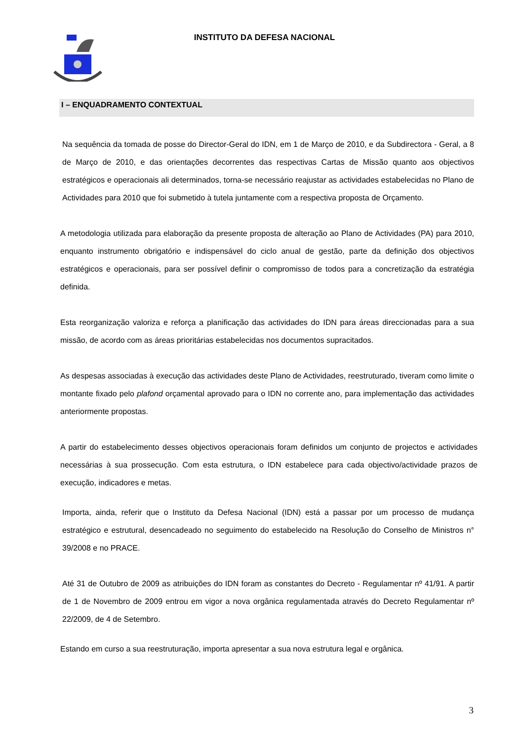INSTITUTO DA DEFESA NACIONAL
I – ENQUADRAMENTO CONTEXTUAL
Na sequência da tomada de posse do Director-Geral do IDN, em 1 de Março de 2010, e da Subdirectora - Geral, a 8 de Março de 2010, e das orientações decorrentes das respectivas Cartas de Missão quanto aos objectivos estratégicos e operacionais ali determinados, torna-se necessário reajustar as actividades estabelecidas no Plano de Actividades para 2010 que foi submetido à tutela juntamente com a respectiva proposta de Orçamento.
A metodologia utilizada para elaboração da presente proposta de alteração ao Plano de Actividades (PA) para 2010, enquanto instrumento obrigatório e indispensável do ciclo anual de gestão, parte da definição dos objectivos estratégicos e operacionais, para ser possível definir o compromisso de todos para a concretização da estratégia definida.
Esta reorganização valoriza e reforça a planificação das actividades do IDN para áreas direccionadas para a sua missão, de acordo com as áreas prioritárias estabelecidas nos documentos supracitados.
As despesas associadas à execução das actividades deste Plano de Actividades, reestruturado, tiveram como limite o montante fixado pelo plafond orçamental aprovado para o IDN no corrente ano, para implementação das actividades anteriormente propostas.
A partir do estabelecimento desses objectivos operacionais foram definidos um conjunto de projectos e actividades necessárias à sua prossecução. Com esta estrutura, o IDN estabelece para cada objectivo/actividade prazos de execução, indicadores e metas.
Importa, ainda, referir que o Instituto da Defesa Nacional (IDN) está a passar por um processo de mudança estratégico e estrutural, desencadeado no seguimento do estabelecido na Resolução do Conselho de Ministros n° 39/2008 e no PRACE.
Até 31 de Outubro de 2009 as atribuições do IDN foram as constantes do Decreto - Regulamentar nº 41/91. A partir de 1 de Novembro de 2009 entrou em vigor a nova orgânica regulamentada através do Decreto Regulamentar nº 22/2009, de 4 de Setembro.
Estando em curso a sua reestruturação, importa apresentar a sua nova estrutura legal e orgânica.
3